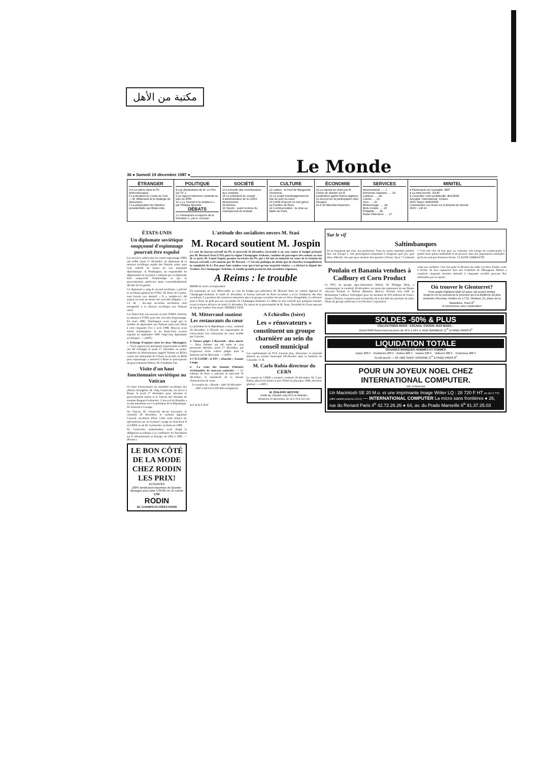مكتبة من الأهل
36 ● Samedi 19 décembre 1987 ● Le Monde
ÉTRANGER
3-4 La relève dans le PC tchécoslovaque.
5 La situation en Corée du Sud.
— M. Mitterrand et la stratégie de dissuasion.
6 La préparation de l'élection présidentielle aux Etats-Unis.
POLITIQUE
8 Les déclarations de M. Le Pen sur TF 1.
9 Le rapport Hannoun contesté au sein du RPR.
10 « Le Journal d'un amateur », par Philippe Boucher.
DÉBATS
2 « Désespoirs et espoirs de la formation », par A. Grosser.
SOCIÉTÉ
13 La fronde des commissaires aux comptes.
15 Le président du conseil d'administration de la CFES démissionne.
29 Echecs.
16 Sports : avant la trêve du championnat de football.
CULTURE
21 Lettres : la mort de Marguerite Yourcenar.
22 Le projet d'aménagement du site du pont du Gard.
23 Chefs-d'œuvre en tout genre au Pavillon de Flore.
24 Communication : la crise au Matin de Paris.
ÉCONOMIE
30 La reprise en main par M. Chirac du dossier sur le contentieux gazier franco-algérien.
31 Accord sur la participation chez Peugeot.
33 à 35 Marchés financiers.
SERVICES
Abonnements ..... 2
Annonces classées ..... 29
Campus ..... 28
Carnet ..... 29
Jeux ..... 20
Météorologie ..... 28
Mots croisés ..... 20
Philatélie ..... 28
Radio-Télévision ..... 27
MINITEL
● Flash-back sur l'actualité. REP
● La mini-journal. JOUR
● Consultez votre portefeuille. BOURSE
Actualité. International. Culture.
3615 Tapez LEMONDE
Commandez vos livres sur la librairie du Monde
3615 + LM 16
ÉTATS-UNIS
Un diplomate soviétique soupçonné d'espionnage pourrait être expulsé
Les services américains de contre-espionnage (FBI) ont arrêté, jeudi 17 décembre, un diplomate de la mission soviétique auprès des Nations unies, puis l'ont relâché en raison de son immunité diplomatique. A Washington, un responsable du département de la justice a indiqué que ce diplomate était soupçonné d'espionnage et que le gouvernement américain allait vraisemblablement décider de l'expulser.
Ce diplomate a rang de second secrétaire, a précisé le secrétaire général de l'ONU, M. Perez de Cuellar, sans fournir son identité. « Il a, semble-t-il, été surpris en train de mener des activités illégales », a-t-il dit ; dix-sept secondes secrétaires sont enregistrés à la mission soviétique aux Nations unies.
Les Etats-Unis ont souvent accusé l'URSS d'utiliser sa mission à l'ONU pour des activités d'espionnage. En mars 1986, Washington avait exigé que le nombre de diplomates aux Nations unies soit réduit à cent cinquante d'ici à avril 1988. Moscou avait refusé d'obtempérer, et les Etats-Unis avaient expulsé en septembre 1986 vingt-cinq diplomates soviétiques. — (AFP.)
● Echange d'espions entre les deux Allemagnes. — Trois espions est-allemands emprisonnés en RFA ont été échangés le jeudi 17 décembre au poste-frontière de Herleshausen (appelé Wartha en RDA) contre des Allemands de l'Ouest incarcérés en RDA pour espionnage, a annoncé à Bonn le porte-parole du gouvernement fédéral, M. Friedhelm Ost.
Visite d'un haut fonctionnaire soviétique au Vatican
Un haut fonctionnaire du ministère soviétique des affaires étrangères, M. Oleg Grinievski, est arrivé à Rome, le jeudi 17 décembre, pour informer le gouvernement italien et le Vatican des résultats du sommet Reagan-Gorbatchev. L'envoyé du Kremlin a eu des entretiens avec le président de la République, M. Francesco Cossiga.
Au Vatican, M. Grinievski devait rencontrer, le vendredi 18 décembre, le cardinal Agostino Casaroli, secrétaire d'Etat. Cette visite relance les spéculations sur un éventuel voyage de Jean-Paul II en URSS ou de M. Gorbatchev en Italie en 1988.
M. Grinievski, ambassadeur, avait dirigé la délégation soviétique à la conférence de Stockholm sur le désarmement en Europe, de 1981 à 1985. — (Reuter.)
LE BON CÔTÉ DE LA MODE CHEZ RODIN LES PRIX!
ECHARPES
100% lambswool importées de Grande-Bretagne pure laine 170×30 cm 25 coloris 170F
RODIN
36, CHAMPS-ÉLYSÉES PARIS
L'attitude des socialistes envers M. Stasi
M. Rocard soutient M. Jospin
Le vote du bureau exécutif du PS, le mercredi 16 décembre, favorable à un vote contre le budget présenté par M. Bernard Stasi (CDS) pour la région Champagne-Ardenne, continue de provoquer des remous au sein de ce parti. M. Lionel Jospin, premier secrétaire du PS, qui a été mis en minorité au cours de la réunion du bureau exécutif, a été soutenu par M. Rocard. « C'est une politique de droite que de chercher tranquillement la complicité de Le Pen pour faire tomber ceux qui n'ont qu'une majorité relative », a déclaré le député des Yvelines. En Champagne-Ardenne, le trouble grandit parmi les élus socialistes régionaux.
A Reims : le trouble
REIMS de notre correspondant
En exprimant un avis défavorable au vote du budget que présentera M. Bernard Stasi au conseil régional de Champagne-Ardenne, le lundi 21 décembre, le bureau exécutif du Parti socialiste a accru l'embarras des élus socialistes. La position des instances nationales place le groupe socialiste devant un choix désagréable. La décision prise à Paris ne plaît pas aux socialistes de Champagne-Ardenne. Le débat ne sera tranché que quelques minutes avant la séance décisive du lundi 21 décembre. En raison de la personnalité de M. Stasi, l'hostilité du Front national ne fait pas l'ombre d'un doute. DIDIER LOUIS.
M. Mitterrand soutient Les restaurants du cœur
Le président de la République a reçu, vendredi 18 décembre, à l'Elysée, les responsables de l'association Les restaurants du cœur fondée par Coluche.
● Voiture piégée à Beyrouth : deux morts. — Deux fillettes ont été tuées et cinq personnes blessées, jeudi 17 décembre, par l'explosion d'une voiture piégée dans la banlieue sud de Beyrouth. — (AFP.)
● CYCLISME : le FFC « blanchit » Jeannie Longo.
● La vente des Annales d'histoire révisionniste de nouveau autorisée. — Le tribunal de Paris a ordonné, le mercredi 16 décembre, la mainlevée de la mesure d'interdiction de vente.
Le numéro du « Monde » daté 18 décembre 1987 a été tiré à 509 496 exemplaires
A Echirolles (Isère)
Les « rénovateurs » constituent un groupe charnière au sein du conseil municipal
Les représentants du PCF n'auront plus, désormais, la majorité absolue au conseil municipal d'Echirolles dans la banlieue de Grenoble. O. B.
M. Carlo Rubia directeur du CERN
Le conseil du CERN a nommé, vendredi 18 décembre, M. Carlo Rubia, physicien italien et prix Nobel de physique 1984, directeur général. — (AFP.)
M. PHILIPPE MESTRE
invité du «Grand Jury RTL-le Monde»
dimanche 20 décembre, de 18 h 15 à 19 h 30.
A C D E F G H
Sur le vif
Saltimbanques
Ils ne manquent pas d'air, nos politiciens. Vous les auriez entendus justifier hier, sur Europe 1, leur participation empressée à n'importe quel jeu, quel show télévisé, rien que pour montrer leur gueule à l'écran. Quoi ? Comment ? C'est très chic de leur part, au contraire, très sympa de condescendre à quitter leurs palais lambrissés et de prouver ainsi aux populations médusées qu'ils ne sont pas d'essence divine. CLAUDE SARRAUTE.
Poulain et Banania vendues à Cadbury et Corn Product
Le PDG du groupe agro-alimentaire Midial, M. Philippe Midy, a communiqué, le vendredi 18 décembre, les noms des repreneurs de ses filiales chocolat Poulain et Nutrial (Banania, Benco). Poulain sera cédé au Britannique Cadbury Schweppes pour un montant de 950 millions de francs. Quant à Nutrial, il passera sous la bannière de la Société des produits du maïs, filiale du groupe américain Corn Product Corporation.
vente aux enchères. Une fois prise la décision de céder ces deux filiales, suite à l'échec de leur expansion hors des frontières de l'Hexagone, Midial a constitué cinquante dossiers destinés à cinquante sociétés pouvant être intéressées par la reprise.
Où trouver le Glenturret?
Pure single Highland Malt 12 years old scotch whisky
Jusqu'ici on ne pouvait se le procurer qu'à la distillerie (la plus ancienne d'Ecosse, fondée en 1775). Hédiard, 21, place de la Madeleine, Paris 8<sup>e</sup>
A consommer avec modération
SOLDES -50% & PLUS
COLLECTIONS HIVER : ESCADA, COVERI, MAX MARA...
David Shiff Ouvert tous les jours de 10 h à 18 h 4, RUE MARBEUF (1<sup>er</sup> ETAGE) PARIS 8<sup>e</sup>
LIQUIDATION TOTALE
GRANDES MARQUES HOMMES ET FEMMES
Jupes 300 F · Pantalons 200 F · Robes 400 F · Vestes 500 F · Tailleurs 900 F · Costumes 900 F
CLUB des10 — 58, FBG SAINT HONORÉ (1<sup>er</sup> ETAGE) PARIS 8<sup>e</sup>
POUR UN JOYEUX NOEL CHEZ INTERNATIONAL COMPUTER.
voir ci-dessous
Un Macintosh SE 20 M.o. et une imprimante Image Writer LQ : 28 720 F HT 34 062 F TTC (offre valable jusqu'au 31/12) — INTERNATIONAL COMPUTER La micro sans frontières ● 26, rue du Renard Paris 4<sup>e</sup> 42.72.26.26 ● 64, av. du Prado Marseille 6<sup>e</sup> 91.37.25.03